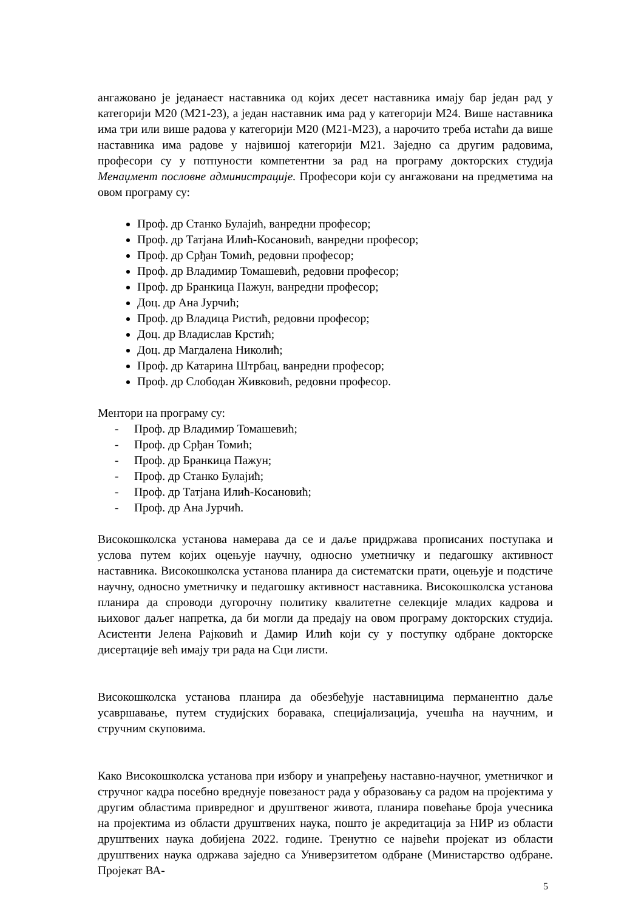ангажовано је једанаест наставника од којих десет наставника имају бар један рад у категорији М20 (М21-23), а један наставник има рад у категорији М24. Више наставника има три или више радова у категорији М20 (М21-М23), а нарочито треба истаћи да више наставника има радове у највишој категорији М21. Заједно са другим радовима, професори су у потпуности компетентни за рад на програму докторских студија Менаџмент пословне администрације. Професори који су ангажовани на предметима на овом програму су:
Проф. др Станко Булајић, ванредни професор;
Проф. др Татјана Илић-Косановић, ванредни професор;
Проф. др Срђан Томић, редовни професор;
Проф. др Владимир Томашевић, редовни професор;
Проф. др Бранкица Пажун, ванредни професор;
Доц. др Ана Јурчић;
Проф. др Владица Ристић, редовни професор;
Доц. др Владислав Крстић;
Доц. др Магдалена Николић;
Проф. др Катарина Штрбац, ванредни професор;
Проф. др Слободан Живковић, редовни професор.
Ментори на програму су:
- Проф. др Владимир Томашевић;
- Проф. др Срђан Томић;
- Проф. др Бранкица Пажун;
- Проф. др Станко Булајић;
- Проф. др Татјана Илић-Косановић;
- Проф. др Ана Јурчић.
Високошколска установа намерава да се и даље придржава прописаних поступака и услова путем којих оцењује научну, односно уметничку и педагошку активност наставника. Високошколска установа планира да систематски прати, оцењује и подстиче научну, односно уметничку и педагошку активност наставника. Високошколска установа планира да спроводи дугорочну политику квалитетне селекције младих кадрова и њиховог даљег напретка, да би могли да предају на овом програму докторских студија. Асистенти Јелена Рајковић и Дамир Илић који су у поступку одбране докторске дисертације већ имају три рада на Сци листи.
Високошколска установа планира да обезбеђује наставницима перманентно даље усавршавање, путем студијских боравака, специјализација, учешћа на научним, и стручним скуповима.
Како Високошколска установа при избору и унапређењу наставно-научног, уметничког и стручног кадра посебно вреднује повезаност рада у образовању са радом на пројектима у другим областима привредног и друштвеног живота, планира повећање броја учесника на пројектима из области друштвених наука, пошто је акредитација за НИР из области друштвених наука добијена 2022. године. Тренутно се највећи пројекат из области друштвених наука одржава заједно са Универзитетом одбране (Министарство одбране. Пројекат ВА-
5